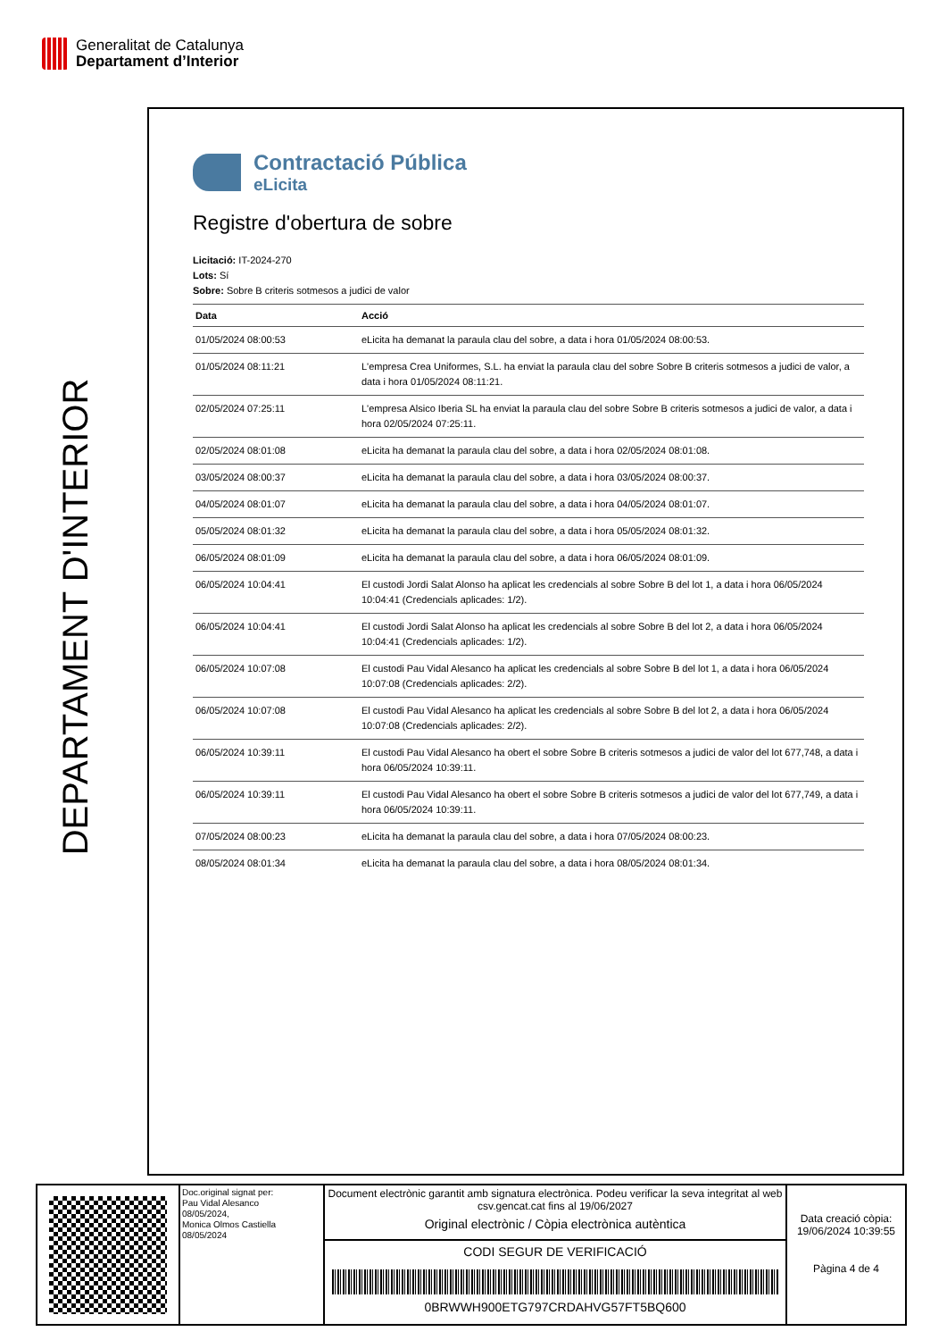Generalitat de Catalunya
Departament d’Interior
DEPARTAMENT D'INTERIOR
Contractació Pública
eLicita
Registre d'obertura de sobre
Licitació: IT-2024-270
Lots: Sí
Sobre: Sobre B criteris sotmesos a judici de valor
| Data | Acció |
| --- | --- |
| 01/05/2024 08:00:53 | eLicita ha demanat la paraula clau del sobre, a data i hora 01/05/2024 08:00:53. |
| 01/05/2024 08:11:21 | L'empresa Crea Uniformes, S.L. ha enviat la paraula clau del sobre Sobre B criteris sotmesos a judici de valor, a data i hora 01/05/2024 08:11:21. |
| 02/05/2024 07:25:11 | L'empresa Alsico Iberia SL ha enviat la paraula clau del sobre Sobre B criteris sotmesos a judici de valor, a data i hora 02/05/2024 07:25:11. |
| 02/05/2024 08:01:08 | eLicita ha demanat la paraula clau del sobre, a data i hora 02/05/2024 08:01:08. |
| 03/05/2024 08:00:37 | eLicita ha demanat la paraula clau del sobre, a data i hora 03/05/2024 08:00:37. |
| 04/05/2024 08:01:07 | eLicita ha demanat la paraula clau del sobre, a data i hora 04/05/2024 08:01:07. |
| 05/05/2024 08:01:32 | eLicita ha demanat la paraula clau del sobre, a data i hora 05/05/2024 08:01:32. |
| 06/05/2024 08:01:09 | eLicita ha demanat la paraula clau del sobre, a data i hora 06/05/2024 08:01:09. |
| 06/05/2024 10:04:41 | El custodi Jordi Salat Alonso ha aplicat les credencials al sobre Sobre B del lot 1, a data i hora 06/05/2024 10:04:41 (Credencials aplicades: 1/2). |
| 06/05/2024 10:04:41 | El custodi Jordi Salat Alonso ha aplicat les credencials al sobre Sobre B del lot 2, a data i hora 06/05/2024 10:04:41 (Credencials aplicades: 1/2). |
| 06/05/2024 10:07:08 | El custodi Pau Vidal Alesanco ha aplicat les credencials al sobre Sobre B del lot 1, a data i hora 06/05/2024 10:07:08 (Credencials aplicades: 2/2). |
| 06/05/2024 10:07:08 | El custodi Pau Vidal Alesanco ha aplicat les credencials al sobre Sobre B del lot 2, a data i hora 06/05/2024 10:07:08 (Credencials aplicades: 2/2). |
| 06/05/2024 10:39:11 | El custodi Pau Vidal Alesanco ha obert el sobre Sobre B criteris sotmesos a judici de valor del lot 677,748, a data i hora 06/05/2024 10:39:11. |
| 06/05/2024 10:39:11 | El custodi Pau Vidal Alesanco ha obert el sobre Sobre B criteris sotmesos a judici de valor del lot 677,749, a data i hora 06/05/2024 10:39:11. |
| 07/05/2024 08:00:23 | eLicita ha demanat la paraula clau del sobre, a data i hora 07/05/2024 08:00:23. |
| 08/05/2024 08:01:34 | eLicita ha demanat la paraula clau del sobre, a data i hora 08/05/2024 08:01:34. |
Doc.original signat per:
Pau Vidal Alesanco
08/05/2024,
Monica Olmos Castiella
08/05/2024
Document electrònic garantit amb signatura electrònica. Podeu verificar la seva integritat al web csv.gencat.cat fins al 19/06/2027
Original electrònic / Còpia electrònica autèntica
CODI SEGUR DE VERIFICACIÓ
0BRWWH900ETG797CRDAHVG57FT5BQ600
Data creació còpia:
19/06/2024 10:39:55
Pàgina 4 de 4